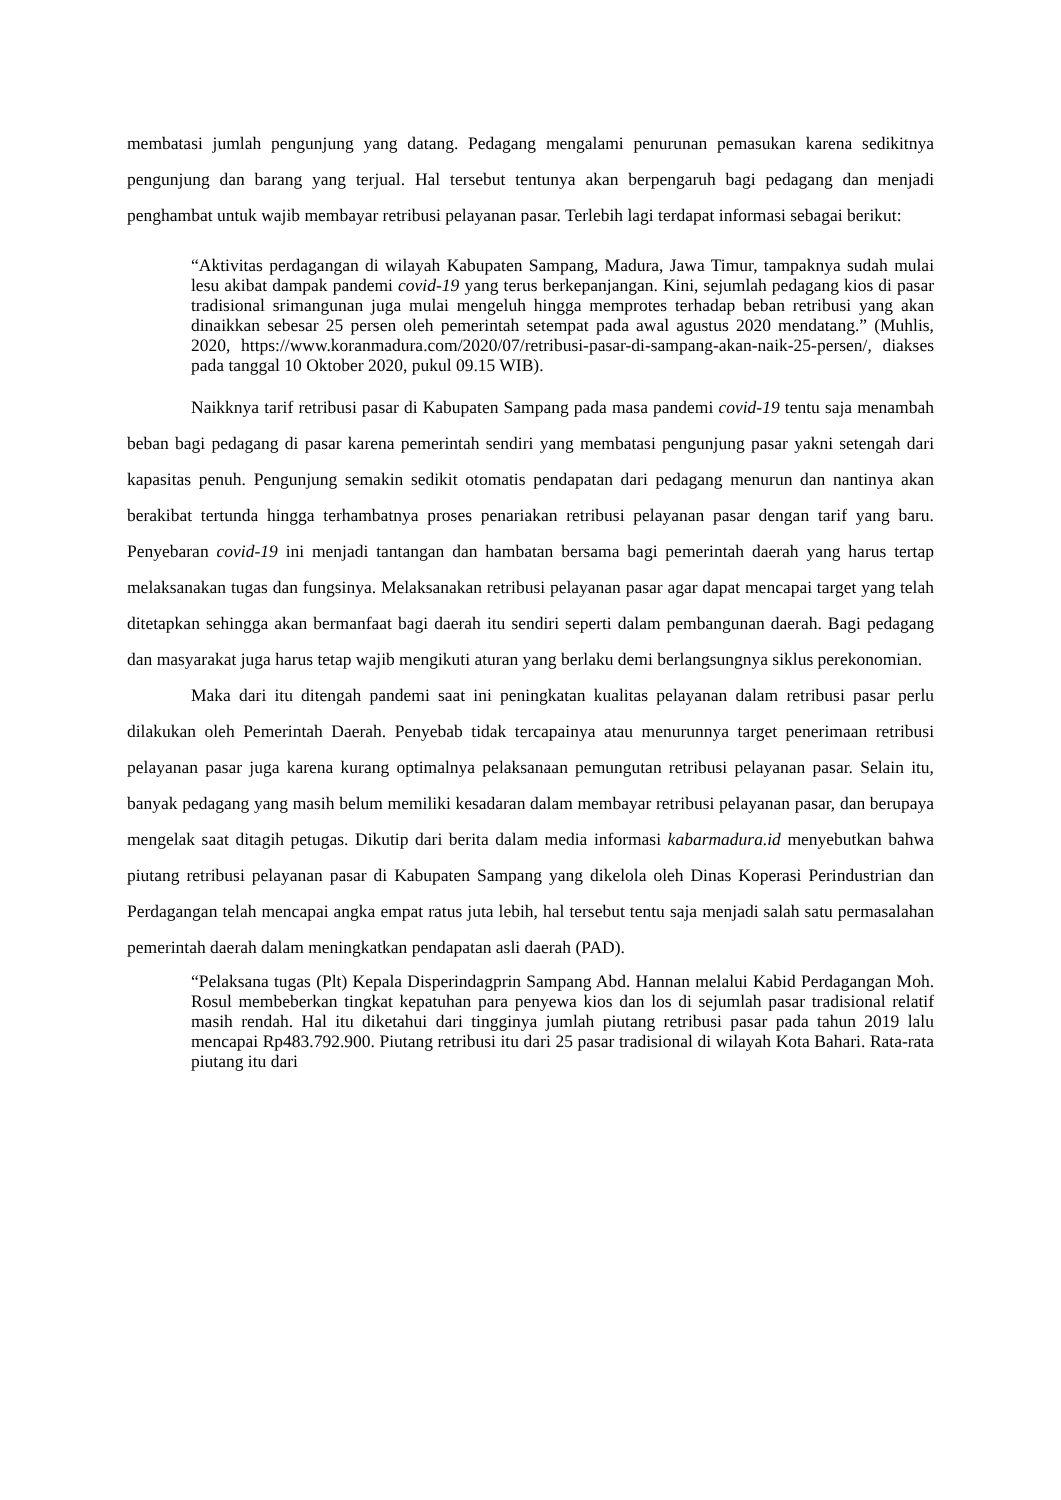membatasi jumlah pengunjung yang datang. Pedagang mengalami penurunan pemasukan karena sedikitnya pengunjung dan barang yang terjual. Hal tersebut tentunya akan berpengaruh bagi pedagang dan menjadi penghambat untuk wajib membayar retribusi pelayanan pasar. Terlebih lagi terdapat informasi sebagai berikut:
“Aktivitas perdagangan di wilayah Kabupaten Sampang, Madura, Jawa Timur, tampaknya sudah mulai lesu akibat dampak pandemi covid-19 yang terus berkepanjangan. Kini, sejumlah pedagang kios di pasar tradisional srimangunan juga mulai mengeluh hingga memprotes terhadap beban retribusi yang akan dinaikkan sebesar 25 persen oleh pemerintah setempat pada awal agustus 2020 mendatang.” (Muhlis, 2020, https://www.koranmadura.com/2020/07/retribusi-pasar-di-sampang-akan-naik-25-persen/, diakses pada tanggal 10 Oktober 2020, pukul 09.15 WIB).
Naikknya tarif retribusi pasar di Kabupaten Sampang pada masa pandemi covid-19 tentu saja menambah beban bagi pedagang di pasar karena pemerintah sendiri yang membatasi pengunjung pasar yakni setengah dari kapasitas penuh. Pengunjung semakin sedikit otomatis pendapatan dari pedagang menurun dan nantinya akan berakibat tertunda hingga terhambatnya proses penariakan retribusi pelayanan pasar dengan tarif yang baru. Penyebaran covid-19 ini menjadi tantangan dan hambatan bersama bagi pemerintah daerah yang harus tertap melaksanakan tugas dan fungsinya. Melaksanakan retribusi pelayanan pasar agar dapat mencapai target yang telah ditetapkan sehingga akan bermanfaat bagi daerah itu sendiri seperti dalam pembangunan daerah. Bagi pedagang dan masyarakat juga harus tetap wajib mengikuti aturan yang berlaku demi berlangsungnya siklus perekonomian.
Maka dari itu ditengah pandemi saat ini peningkatan kualitas pelayanan dalam retribusi pasar perlu dilakukan oleh Pemerintah Daerah. Penyebab tidak tercapainya atau menurunnya target penerimaan retribusi pelayanan pasar juga karena kurang optimalnya pelaksanaan pemungutan retribusi pelayanan pasar. Selain itu, banyak pedagang yang masih belum memiliki kesadaran dalam membayar retribusi pelayanan pasar, dan berupaya mengelak saat ditagih petugas. Dikutip dari berita dalam media informasi kabarmadura.id menyebutkan bahwa piutang retribusi pelayanan pasar di Kabupaten Sampang yang dikelola oleh Dinas Koperasi Perindustrian dan Perdagangan telah mencapai angka empat ratus juta lebih, hal tersebut tentu saja menjadi salah satu permasalahan pemerintah daerah dalam meningkatkan pendapatan asli daerah (PAD).
“Pelaksana tugas (Plt) Kepala Disperindagprin Sampang Abd. Hannan melalui Kabid Perdagangan Moh. Rosul membeberkan tingkat kepatuhan para penyewa kios dan los di sejumlah pasar tradisional relatif masih rendah. Hal itu diketahui dari tingginya jumlah piutang retribusi pasar pada tahun 2019 lalu mencapai Rp483.792.900. Piutang retribusi itu dari 25 pasar tradisional di wilayah Kota Bahari. Rata-rata piutang itu dari